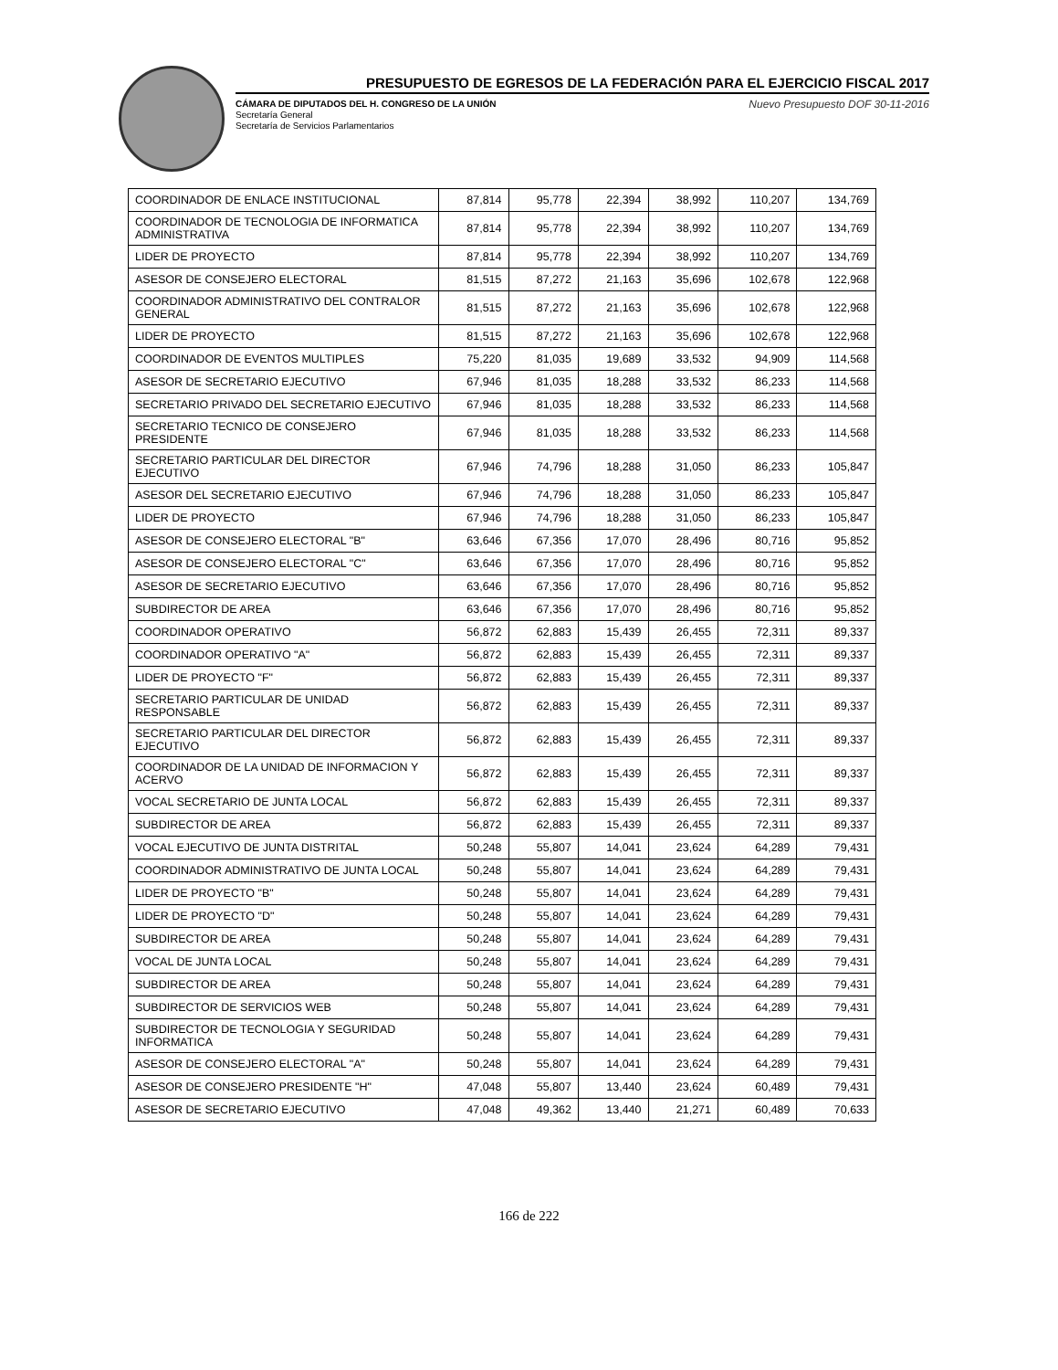PRESUPUESTO DE EGRESOS DE LA FEDERACIÓN PARA EL EJERCICIO FISCAL 2017
CÁMARA DE DIPUTADOS DEL H. CONGRESO DE LA UNIÓN
Secretaría General
Secretaría de Servicios Parlamentarios
Nuevo Presupuesto DOF 30-11-2016
| COORDINADOR DE ENLACE INSTITUCIONAL | 87,814 | 95,778 | 22,394 | 38,992 | 110,207 | 134,769 |
| COORDINADOR DE TECNOLOGIA DE INFORMATICA ADMINISTRATIVA | 87,814 | 95,778 | 22,394 | 38,992 | 110,207 | 134,769 |
| LIDER DE PROYECTO | 87,814 | 95,778 | 22,394 | 38,992 | 110,207 | 134,769 |
| ASESOR DE CONSEJERO ELECTORAL | 81,515 | 87,272 | 21,163 | 35,696 | 102,678 | 122,968 |
| COORDINADOR ADMINISTRATIVO DEL CONTRALOR GENERAL | 81,515 | 87,272 | 21,163 | 35,696 | 102,678 | 122,968 |
| LIDER DE PROYECTO | 81,515 | 87,272 | 21,163 | 35,696 | 102,678 | 122,968 |
| COORDINADOR DE EVENTOS MULTIPLES | 75,220 | 81,035 | 19,689 | 33,532 | 94,909 | 114,568 |
| ASESOR DE SECRETARIO EJECUTIVO | 67,946 | 81,035 | 18,288 | 33,532 | 86,233 | 114,568 |
| SECRETARIO PRIVADO DEL SECRETARIO EJECUTIVO | 67,946 | 81,035 | 18,288 | 33,532 | 86,233 | 114,568 |
| SECRETARIO TECNICO DE CONSEJERO PRESIDENTE | 67,946 | 81,035 | 18,288 | 33,532 | 86,233 | 114,568 |
| SECRETARIO PARTICULAR DEL DIRECTOR EJECUTIVO | 67,946 | 74,796 | 18,288 | 31,050 | 86,233 | 105,847 |
| ASESOR DEL SECRETARIO EJECUTIVO | 67,946 | 74,796 | 18,288 | 31,050 | 86,233 | 105,847 |
| LIDER DE PROYECTO | 67,946 | 74,796 | 18,288 | 31,050 | 86,233 | 105,847 |
| ASESOR DE CONSEJERO ELECTORAL "B" | 63,646 | 67,356 | 17,070 | 28,496 | 80,716 | 95,852 |
| ASESOR DE CONSEJERO ELECTORAL "C" | 63,646 | 67,356 | 17,070 | 28,496 | 80,716 | 95,852 |
| ASESOR DE SECRETARIO EJECUTIVO | 63,646 | 67,356 | 17,070 | 28,496 | 80,716 | 95,852 |
| SUBDIRECTOR DE AREA | 63,646 | 67,356 | 17,070 | 28,496 | 80,716 | 95,852 |
| COORDINADOR OPERATIVO | 56,872 | 62,883 | 15,439 | 26,455 | 72,311 | 89,337 |
| COORDINADOR OPERATIVO "A" | 56,872 | 62,883 | 15,439 | 26,455 | 72,311 | 89,337 |
| LIDER DE PROYECTO "F" | 56,872 | 62,883 | 15,439 | 26,455 | 72,311 | 89,337 |
| SECRETARIO PARTICULAR DE UNIDAD RESPONSABLE | 56,872 | 62,883 | 15,439 | 26,455 | 72,311 | 89,337 |
| SECRETARIO PARTICULAR DEL DIRECTOR EJECUTIVO | 56,872 | 62,883 | 15,439 | 26,455 | 72,311 | 89,337 |
| COORDINADOR DE LA UNIDAD DE INFORMACION Y ACERVO | 56,872 | 62,883 | 15,439 | 26,455 | 72,311 | 89,337 |
| VOCAL SECRETARIO DE JUNTA LOCAL | 56,872 | 62,883 | 15,439 | 26,455 | 72,311 | 89,337 |
| SUBDIRECTOR DE AREA | 56,872 | 62,883 | 15,439 | 26,455 | 72,311 | 89,337 |
| VOCAL EJECUTIVO DE JUNTA DISTRITAL | 50,248 | 55,807 | 14,041 | 23,624 | 64,289 | 79,431 |
| COORDINADOR ADMINISTRATIVO DE JUNTA LOCAL | 50,248 | 55,807 | 14,041 | 23,624 | 64,289 | 79,431 |
| LIDER DE PROYECTO "B" | 50,248 | 55,807 | 14,041 | 23,624 | 64,289 | 79,431 |
| LIDER DE PROYECTO "D" | 50,248 | 55,807 | 14,041 | 23,624 | 64,289 | 79,431 |
| SUBDIRECTOR DE AREA | 50,248 | 55,807 | 14,041 | 23,624 | 64,289 | 79,431 |
| VOCAL DE JUNTA LOCAL | 50,248 | 55,807 | 14,041 | 23,624 | 64,289 | 79,431 |
| SUBDIRECTOR DE AREA | 50,248 | 55,807 | 14,041 | 23,624 | 64,289 | 79,431 |
| SUBDIRECTOR DE SERVICIOS WEB | 50,248 | 55,807 | 14,041 | 23,624 | 64,289 | 79,431 |
| SUBDIRECTOR DE TECNOLOGIA Y SEGURIDAD INFORMATICA | 50,248 | 55,807 | 14,041 | 23,624 | 64,289 | 79,431 |
| ASESOR DE CONSEJERO ELECTORAL "A" | 50,248 | 55,807 | 14,041 | 23,624 | 64,289 | 79,431 |
| ASESOR DE CONSEJERO PRESIDENTE "H" | 47,048 | 55,807 | 13,440 | 23,624 | 60,489 | 79,431 |
| ASESOR DE SECRETARIO EJECUTIVO | 47,048 | 49,362 | 13,440 | 21,271 | 60,489 | 70,633 |
166 de 222